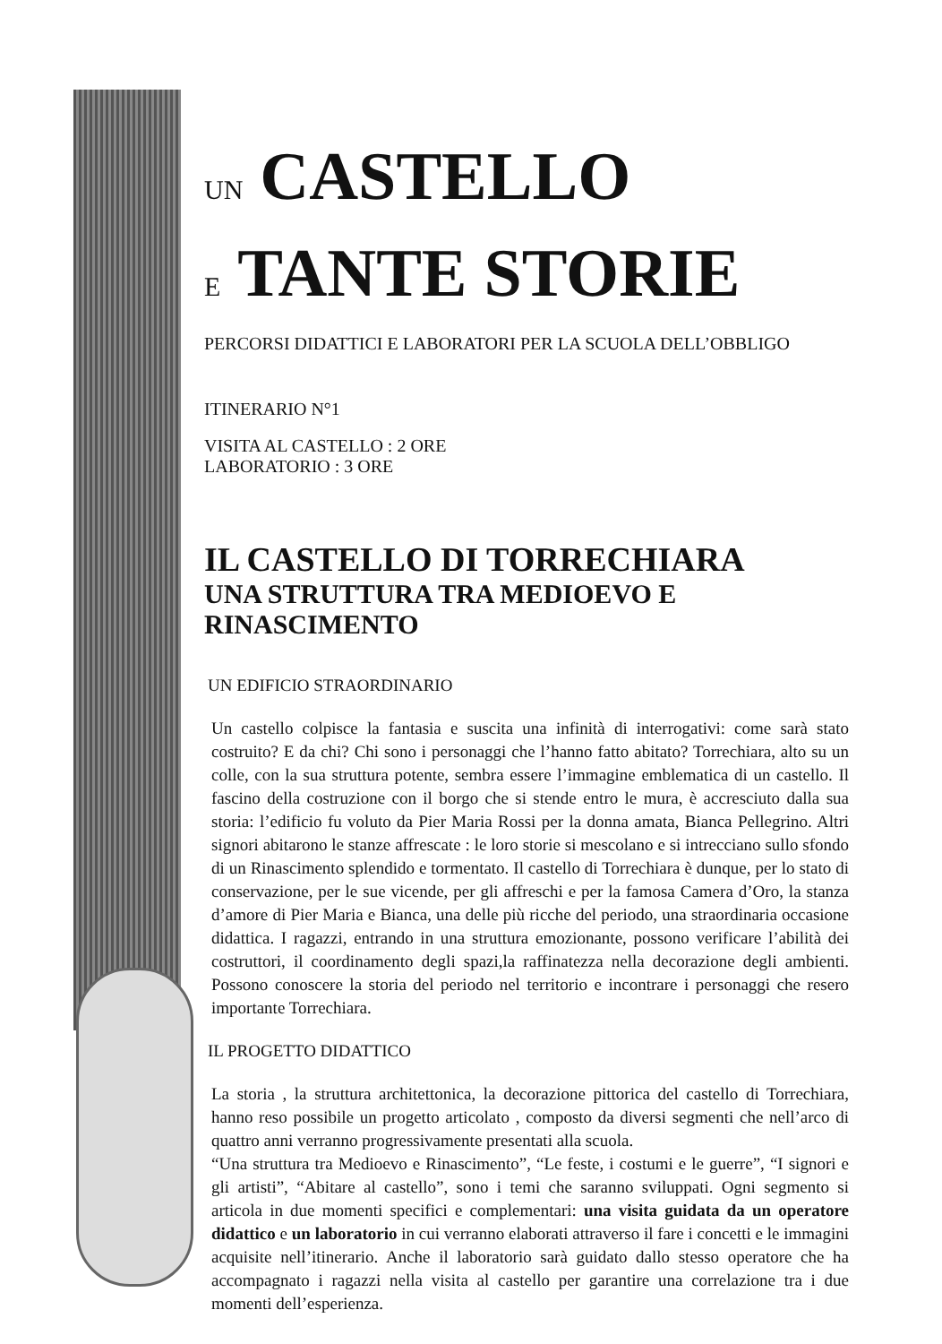UN CASTELLO
E TANTE STORIE
PERCORSI DIDATTICI E LABORATORI PER LA SCUOLA DELL’OBBLIGO
ITINERARIO N°1
VISITA AL CASTELLO : 2 ORE
LABORATORIO : 3 ORE
IL CASTELLO DI TORRECHIARA
UNA STRUTTURA TRA MEDIOEVO E RINASCIMENTO
UN EDIFICIO STRAORDINARIO
Un castello colpisce la fantasia e suscita una infinità di interrogativi: come sarà stato costruito? E da chi? Chi sono i personaggi che l’hanno fatto abitato? Torrechiara, alto su un colle, con la sua struttura potente, sembra essere l’immagine emblematica di un castello. Il fascino della costruzione con il borgo che si stende entro le mura, è accresciuto dalla sua storia: l’edificio fu voluto da Pier Maria Rossi per la donna amata, Bianca Pellegrino. Altri signori abitarono le stanze affrescate : le loro storie si mescolano e si intrecciano sullo sfondo di un Rinascimento splendido e tormentato. Il castello di Torrechiara è dunque, per lo stato di conservazione, per le sue vicende, per gli affreschi e per la famosa Camera d’Oro, la stanza d’amore di Pier Maria e Bianca, una delle più ricche del periodo, una straordinaria occasione didattica. I ragazzi, entrando in una struttura emozionante, possono verificare l’abilità dei costruttori, il coordinamento degli spazi,la raffinatezza nella decorazione degli ambienti. Possono conoscere la storia del periodo nel territorio e incontrare i personaggi che resero importante Torrechiara.
IL PROGETTO DIDATTICO
La storia , la struttura architettonica, la decorazione pittorica del castello di Torrechiara, hanno reso possibile un progetto articolato , composto da diversi segmenti che nell’arco di quattro anni verranno progressivamente presentati alla scuola.
“Una struttura tra Medioevo e Rinascimento”, “Le feste, i costumi e le guerre”, “I signori e gli artisti”, “Abitare al castello”, sono i temi che saranno sviluppati. Ogni segmento si articola in due momenti specifici e complementari: una visita guidata da un operatore didattico e un laboratorio in cui verranno elaborati attraverso il fare i concetti e le immagini acquisite nell’itinerario. Anche il laboratorio sarà guidato dallo stesso operatore che ha accompagnato i ragazzi nella visita al castello per garantire una correlazione tra i due momenti dell’esperienza.